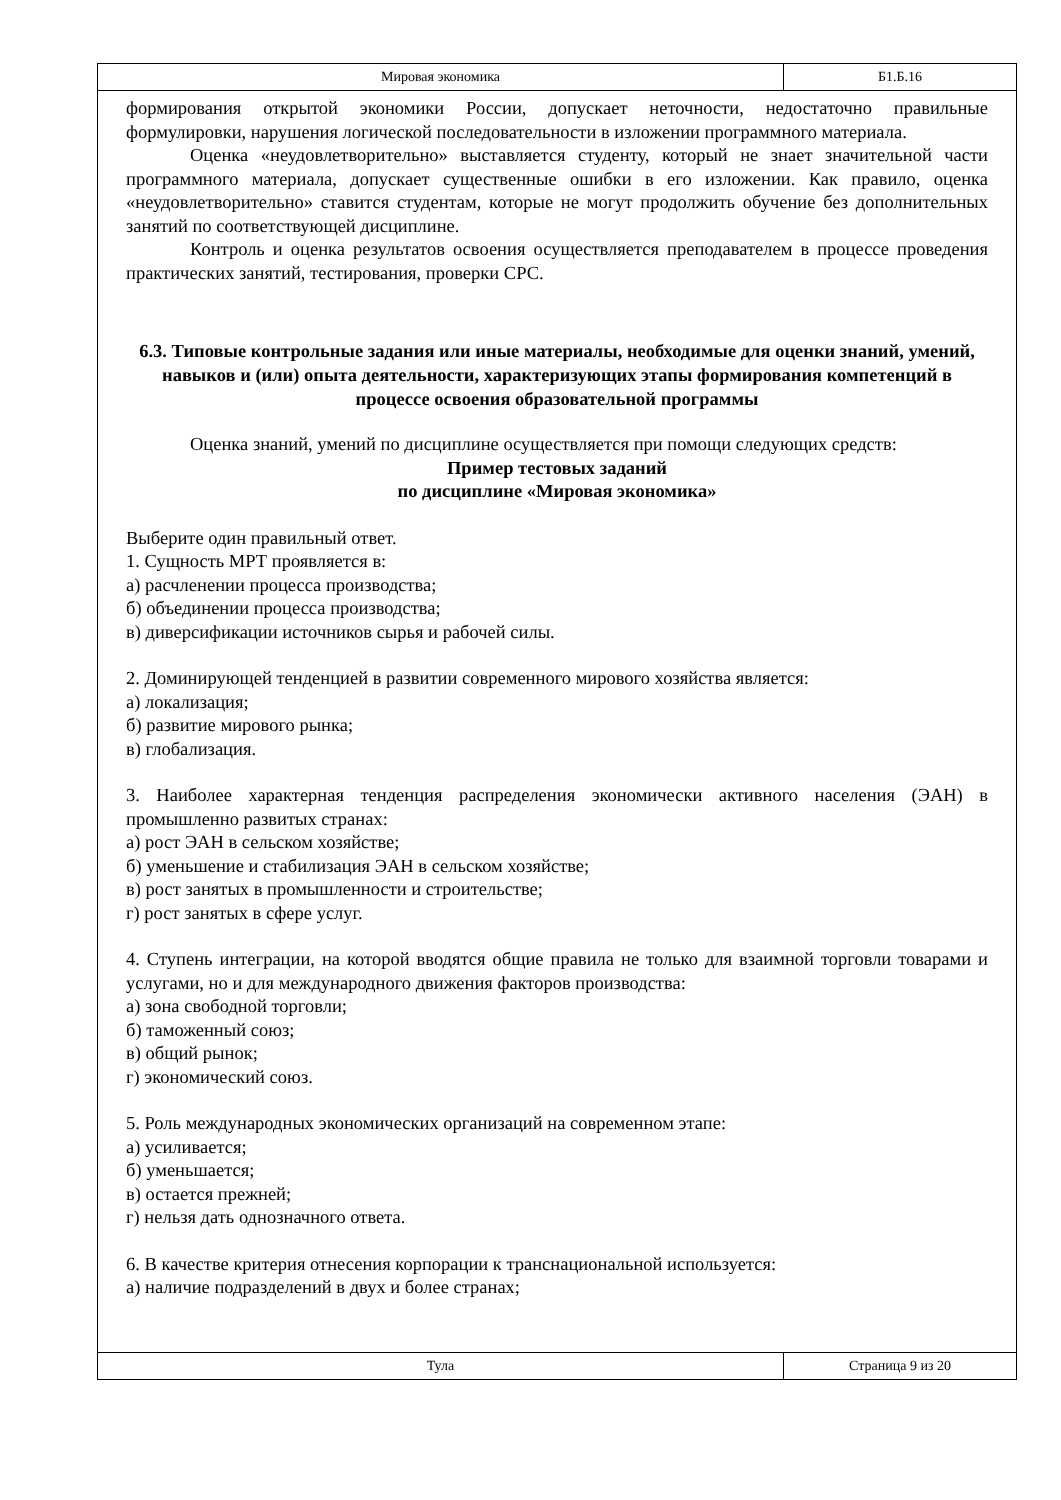Мировая экономика Б1.Б.16
формирования открытой экономики России, допускает неточности, недостаточно правильные формулировки, нарушения логической последовательности в изложении программного материала.
Оценка «неудовлетворительно» выставляется студенту, который не знает значительной части программного материала, допускает существенные ошибки в его изложении. Как правило, оценка «неудовлетворительно» ставится студентам, которые не могут продолжить обучение без дополнительных занятий по соответствующей дисциплине.
Контроль и оценка результатов освоения осуществляется преподавателем в процессе проведения практических занятий, тестирования, проверки СРС.
6.3. Типовые контрольные задания или иные материалы, необходимые для оценки знаний, умений, навыков и (или) опыта деятельности, характеризующих этапы формирования компетенций в процессе освоения образовательной программы
Оценка знаний, умений по дисциплине осуществляется при помощи следующих средств:
Пример тестовых заданий
по дисциплине «Мировая экономика»
Выберите один правильный ответ.
1. Сущность МРТ проявляется в:
а) расчленении процесса производства;
б) объединении процесса производства;
в) диверсификации источников сырья и рабочей силы.
2. Доминирующей тенденцией в развитии современного мирового хозяйства является:
а) локализация;
б) развитие мирового рынка;
в) глобализация.
3. Наиболее характерная тенденция распределения экономически активного населения (ЭАН) в промышленно развитых странах:
а) рост ЭАН в сельском хозяйстве;
б) уменьшение и стабилизация ЭАН в сельском хозяйстве;
в) рост занятых в промышленности и строительстве;
г) рост занятых в сфере услуг.
4. Ступень интеграции, на которой вводятся общие правила не только для взаимной торговли товарами и услугами, но и для международного движения факторов производства:
а) зона свободной торговли;
б) таможенный союз;
в) общий рынок;
г) экономический союз.
5. Роль международных экономических организаций на современном этапе:
а) усиливается;
б) уменьшается;
в) остается прежней;
г) нельзя дать однозначного ответа.
6. В качестве критерия отнесения корпорации к транснациональной используется:
а) наличие подразделений в двух и более странах;
Тула Страница 9 из 20